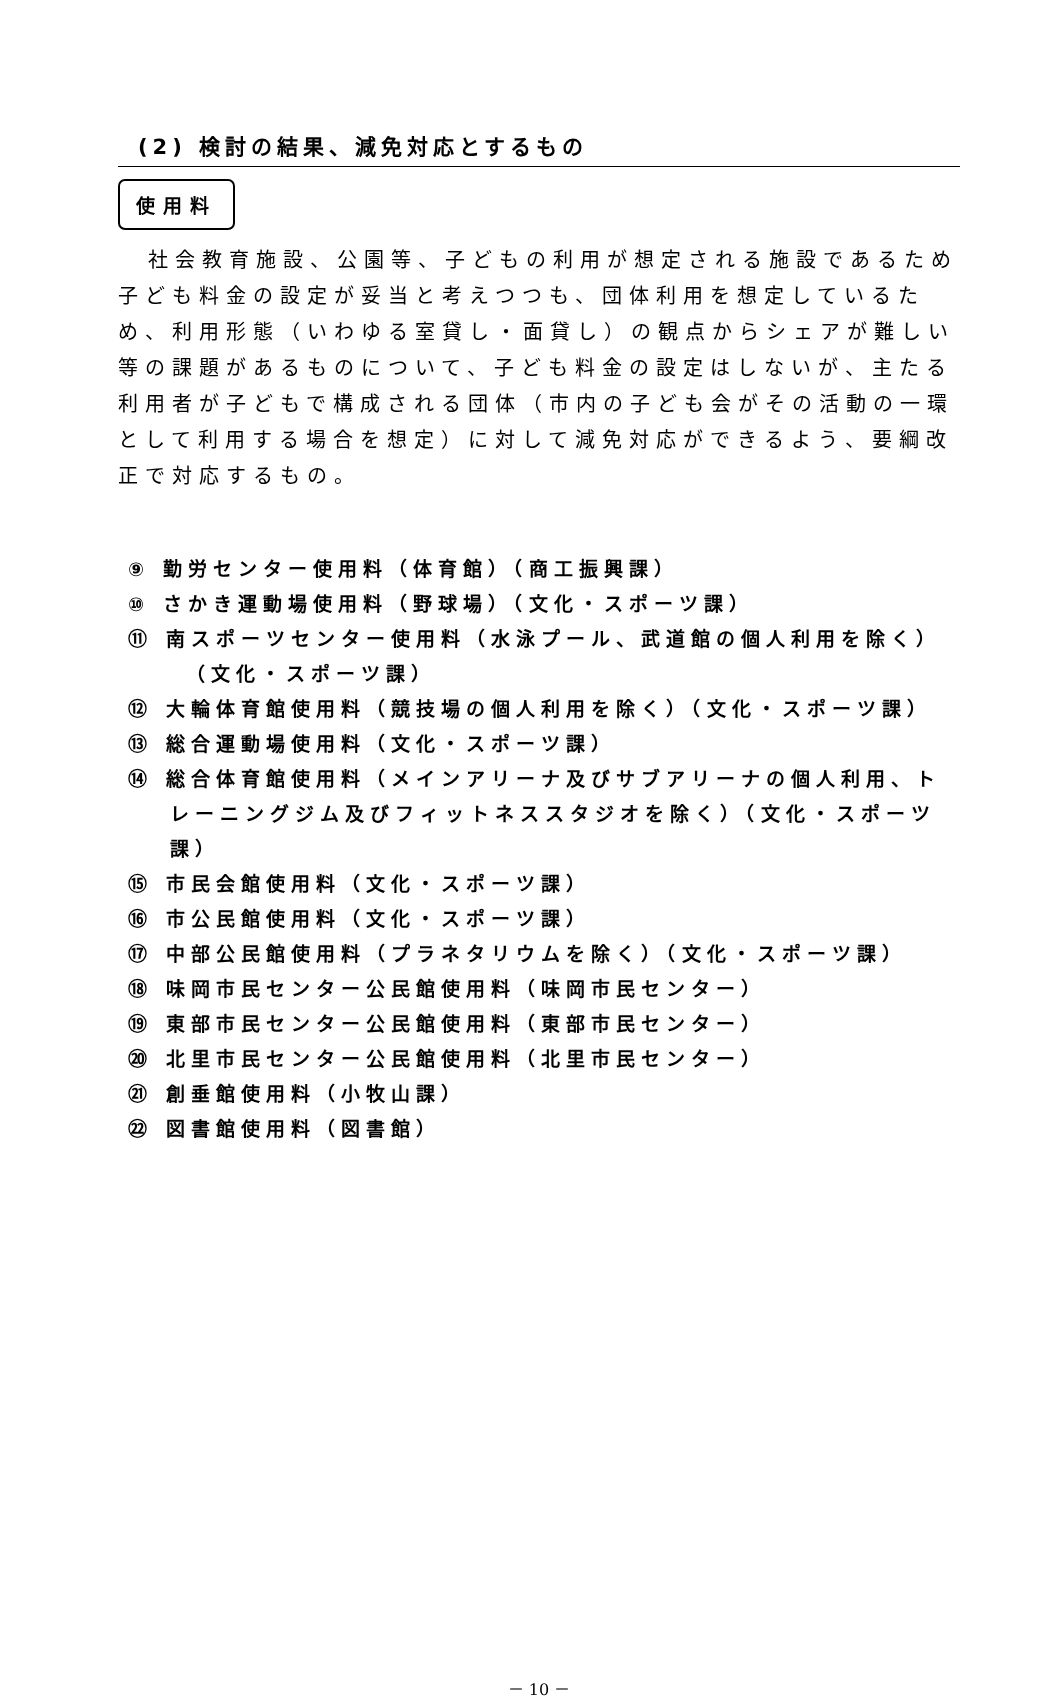(2) 検討の結果、減免対応とするもの
使用料
社会教育施設、公園等、子どもの利用が想定される施設であるため子ども料金の設定が妥当と考えつつも、団体利用を想定しているため、利用形態（いわゆる室貸し・面貸し）の観点からシェアが難しい等の課題があるものについて、子ども料金の設定はしないが、主たる利用者が子どもで構成される団体（市内の子ども会がその活動の一環として利用する場合を想定）に対して減免対応ができるよう、要綱改正で対応するもの。
⑨ 勤労センター使用料（体育館）（商工振興課）
⑩ さかき運動場使用料（野球場）（文化・スポーツ課）
⑪ 南スポーツセンター使用料（水泳プール、武道館の個人利用を除く）
（文化・スポーツ課）
⑫ 大輪体育館使用料（競技場の個人利用を除く）（文化・スポーツ課）
⑬ 総合運動場使用料（文化・スポーツ課）
⑭ 総合体育館使用料（メインアリーナ及びサブアリーナの個人利用、トレーニングジム及びフィットネススタジオを除く）（文化・スポーツ課）
⑮ 市民会館使用料（文化・スポーツ課）
⑯ 市公民館使用料（文化・スポーツ課）
⑰ 中部公民館使用料（プラネタリウムを除く）（文化・スポーツ課）
⑱ 味岡市民センター公民館使用料（味岡市民センター）
⑲ 東部市民センター公民館使用料（東部市民センター）
⑳ 北里市民センター公民館使用料（北里市民センター）
㉑ 創垂館使用料（小牧山課）
㉒ 図書館使用料（図書館）
－ 10 －